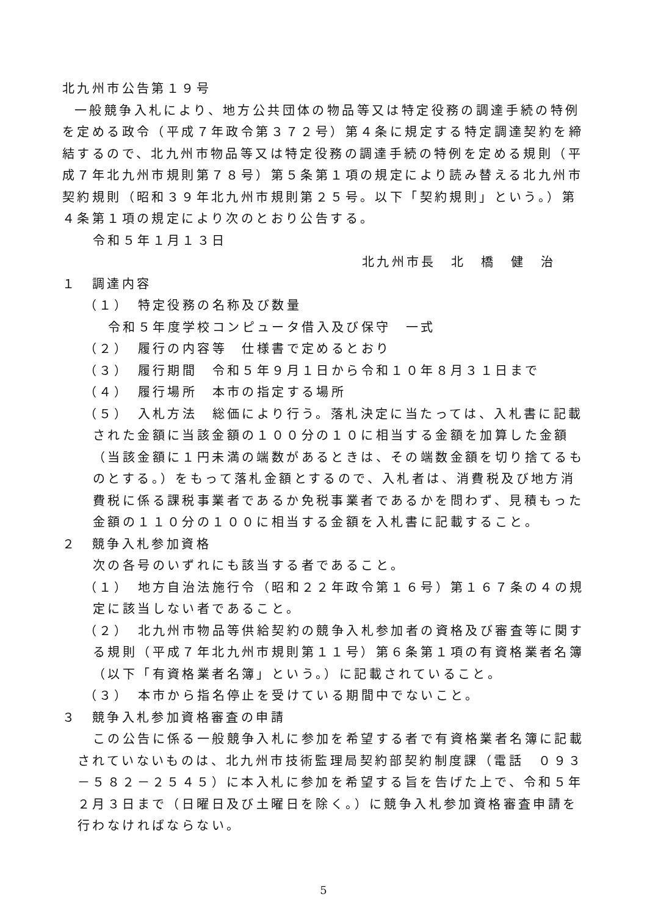北九州市公告第１９号
一般競争入札により、地方公共団体の物品等又は特定役務の調達手続の特例を定める政令（平成７年政令第３７２号）第４条に規定する特定調達契約を締結するので、北九州市物品等又は特定役務の調達手続の特例を定める規則（平成７年北九州市規則第７８号）第５条第１項の規定により読み替える北九州市契約規則（昭和３９年北九州市規則第２５号。以下「契約規則」という。）第４条第１項の規定により次のとおり公告する。
令和５年１月１３日
北九州市長　北　橋　健　治
１　調達内容
（１）　特定役務の名称及び数量
令和５年度学校コンピュータ借入及び保守　一式
（２）　履行の内容等　仕様書で定めるとおり
（３）　履行期間　令和５年９月１日から令和１０年８月３１日まで
（４）　履行場所　本市の指定する場所
（５）　入札方法　総価により行う。落札決定に当たっては、入札書に記載された金額に当該金額の１００分の１０に相当する金額を加算した金額（当該金額に１円未満の端数があるときは、その端数金額を切り捨てるものとする。）をもって落札金額とするので、入札者は、消費税及び地方消費税に係る課税事業者であるか免税事業者であるかを問わず、見積もった金額の１１０分の１００に相当する金額を入札書に記載すること。
２　競争入札参加資格
次の各号のいずれにも該当する者であること。
（１）　地方自治法施行令（昭和２２年政令第１６号）第１６７条の４の規定に該当しない者であること。
（２）　北九州市物品等供給契約の競争入札参加者の資格及び審査等に関する規則（平成７年北九州市規則第１１号）第６条第１項の有資格業者名簿（以下「有資格業者名簿」という。）に記載されていること。
（３）　本市から指名停止を受けている期間中でないこと。
３　競争入札参加資格審査の申請
この公告に係る一般競争入札に参加を希望する者で有資格業者名簿に記載されていないものは、北九州市技術監理局契約部契約制度課（電話　０９３－５８２－２５４５）に本入札に参加を希望する旨を告げた上で、令和５年２月３日まで（日曜日及び土曜日を除く。）に競争入札参加資格審査申請を行わなければならない。
5